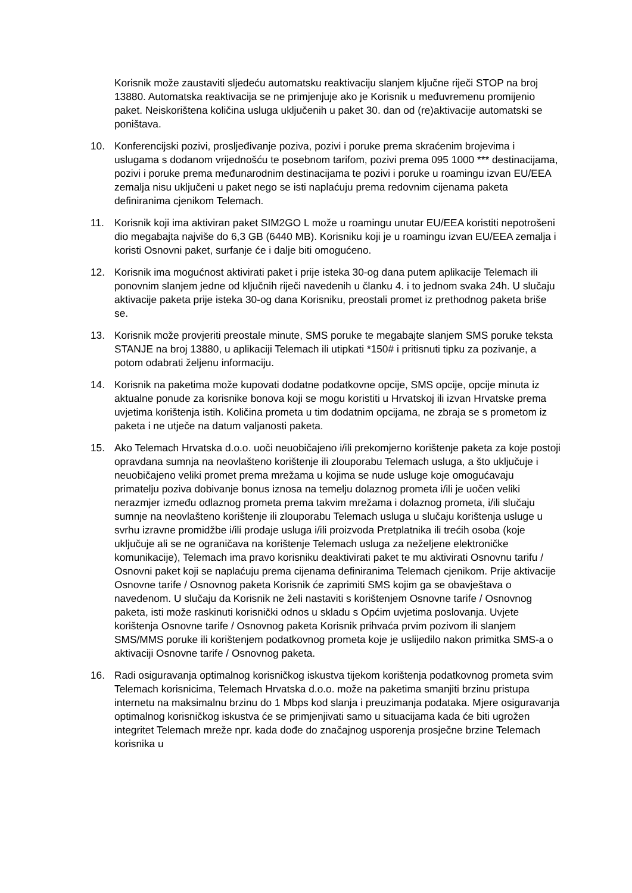Korisnik može zaustaviti sljedeću automatsku reaktivaciju slanjem ključne riječi STOP na broj 13880. Automatska reaktivacija se ne primjenjuje ako je Korisnik u međuvremenu promijenio paket. Neiskorištena količina usluga uključenih u paket 30. dan od (re)aktivacije automatski se poništava.
10. Konferencijski pozivi, prosljeđivanje poziva, pozivi i poruke prema skraćenim brojevima i uslugama s dodanom vrijednošću te posebnom tarifom, pozivi prema 095 1000 *** destinacijama, pozivi i poruke prema međunarodnim destinacijama te pozivi i poruke u roamingu izvan EU/EEA zemalja nisu uključeni u paket nego se isti naplaćuju prema redovnim cijenama paketa definiranima cjenikom Telemach.
11. Korisnik koji ima aktiviran paket SIM2GO L može u roamingu unutar EU/EEA koristiti nepotrošeni dio megabajta najviše do 6,3 GB (6440 MB). Korisniku koji je u roamingu izvan EU/EEA zemalja i koristi Osnovni paket, surfanje će i dalje biti omogućeno.
12. Korisnik ima mogućnost aktivirati paket i prije isteka 30-og dana putem aplikacije Telemach ili ponovnim slanjem jedne od ključnih riječi navedenih u članku 4. i to jednom svaka 24h. U slučaju aktivacije paketa prije isteka 30-og dana Korisniku, preostali promet iz prethodnog paketa briše se.
13. Korisnik može provjeriti preostale minute, SMS poruke te megabajte slanjem SMS poruke teksta STANJE na broj 13880, u aplikaciji Telemach ili utipkati *150# i pritisnuti tipku za pozivanje, a potom odabrati željenu informaciju.
14. Korisnik na paketima može kupovati dodatne podatkovne opcije, SMS opcije, opcije minuta iz aktualne ponude za korisnike bonova koji se mogu koristiti u Hrvatskoj ili izvan Hrvatske prema uvjetima korištenja istih. Količina prometa u tim dodatnim opcijama, ne zbraja se s prometom iz paketa i ne utječe na datum valjanosti paketa.
15. Ako Telemach Hrvatska d.o.o. uoči neuobičajeno i/ili prekomjerno korištenje paketa za koje postoji opravdana sumnja na neovlašteno korištenje ili zlouporabu Telemach usluga, a što uključuje i neuobičajeno veliki promet prema mrežama u kojima se nude usluge koje omogućavaju primatelju poziva dobivanje bonus iznosa na temelju dolaznog prometa i/ili je uočen veliki nerazmjer između odlaznog prometa prema takvim mrežama i dolaznog prometa, i/ili slučaju sumnje na neovlašteno korištenje ili zlouporabu Telemach usluga u slučaju korištenja usluge u svrhu izravne promidžbe i/ili prodaje usluga i/ili proizvoda Pretplatnika ili trećih osoba (koje uključuje ali se ne ograničava na korištenje Telemach usluga za neželjene elektroničke komunikacije), Telemach ima pravo korisniku deaktivirati paket te mu aktivirati Osnovnu tarifu / Osnovni paket koji se naplaćuju prema cijenama definiranima Telemach cjenikom. Prije aktivacije Osnovne tarife / Osnovnog paketa Korisnik će zaprimiti SMS kojim ga se obavještava o navedenom. U slučaju da Korisnik ne želi nastaviti s korištenjem Osnovne tarife / Osnovnog paketa, isti može raskinuti korisnički odnos u skladu s Općim uvjetima poslovanja. Uvjete korištenja Osnovne tarife / Osnovnog paketa Korisnik prihvaća prvim pozivom ili slanjem SMS/MMS poruke ili korištenjem podatkovnog prometa koje je uslijedilo nakon primitka SMS-a o aktivaciji Osnovne tarife / Osnovnog paketa.
16. Radi osiguravanja optimalnog korisničkog iskustva tijekom korištenja podatkovnog prometa svim Telemach korisnicima, Telemach Hrvatska d.o.o. može na paketima smanjiti brzinu pristupa internetu na maksimalnu brzinu do 1 Mbps kod slanja i preuzimanja podataka. Mjere osiguravanja optimalnog korisničkog iskustva će se primjenjivati samo u situacijama kada će biti ugrožen integritet Telemach mreže npr. kada dođe do značajnog usporenja prosječne brzine Telemach korisnika u